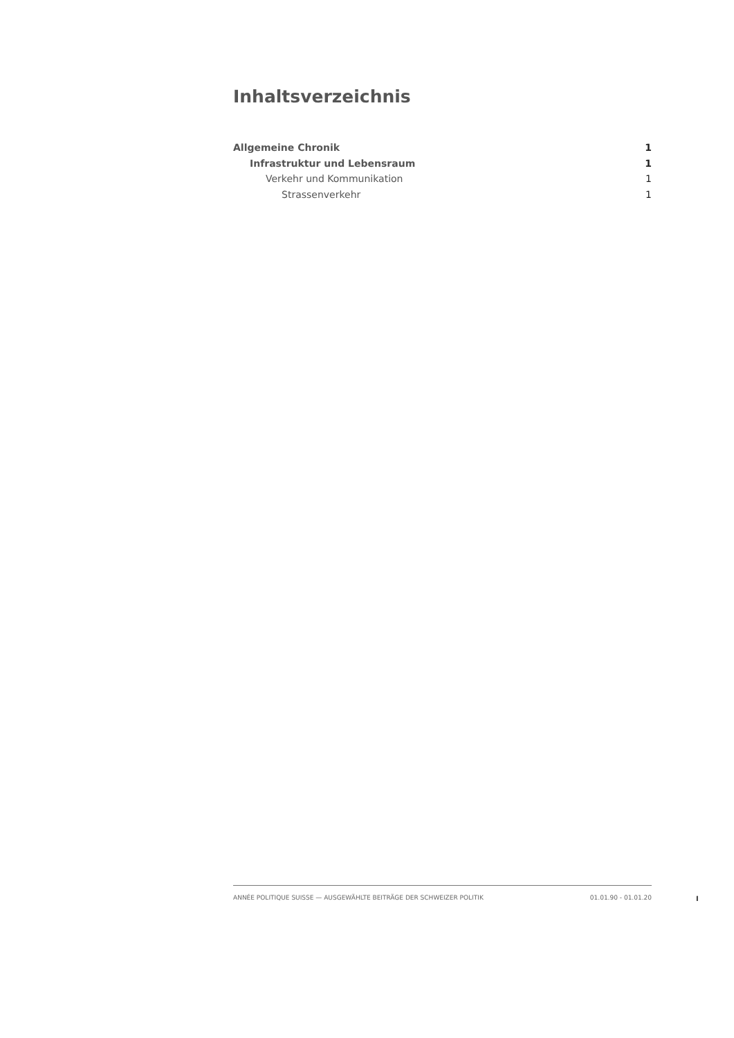Inhaltsverzeichnis
Allgemeine Chronik 1
Infrastruktur und Lebensraum 1
Verkehr und Kommunikation 1
Strassenverkehr 1
ANNÉE POLITIQUE SUISSE — AUSGEWÄHLTE BEITRÄGE DER SCHWEIZER POLITIK 01.01.90 - 01.01.20
I